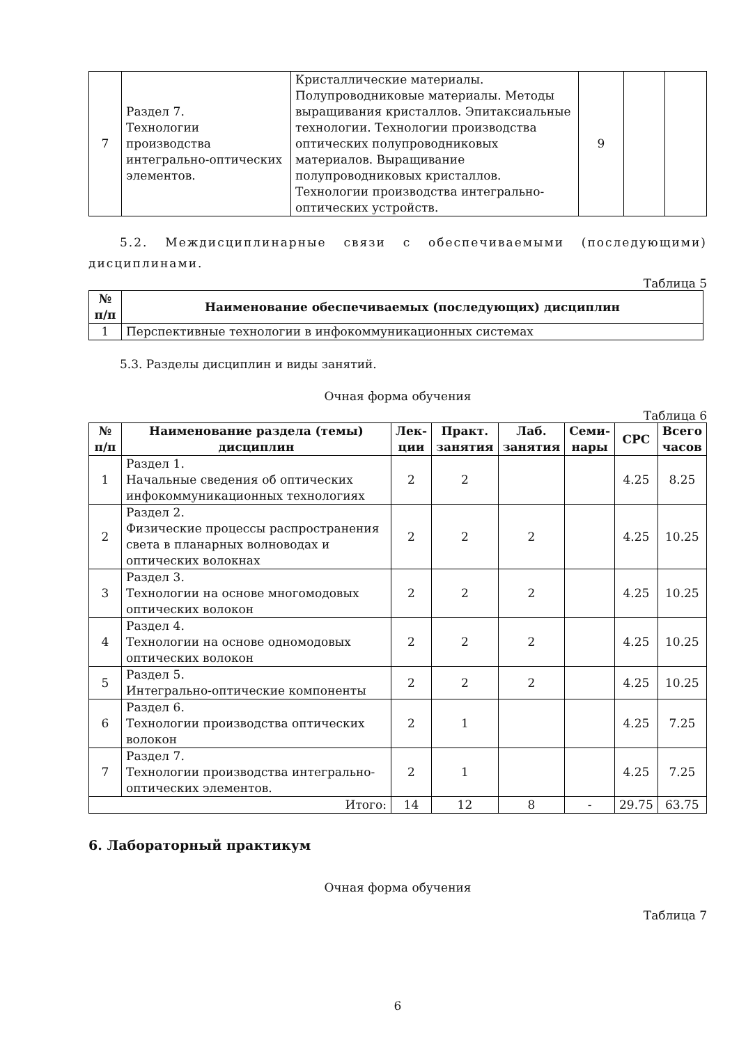| 7 | Раздел 7. Технологии производства интегрально-оптических элементов. | Кристаллические материалы. Полупроводниковые материалы. Методы выращивания кристаллов. Эпитаксиальные технологии. Технологии производства оптических полупроводниковых материалов. Выращивание полупроводниковых кристаллов. Технологии производства интегрально-оптических устройств. | 9 | | |
5.2. Междисциплинарные связи с обеспечиваемыми (последующими) дисциплинами.
Таблица 5
| № п/п | Наименование обеспечиваемых (последующих) дисциплин |
| --- | --- |
| 1 | Перспективные технологии в инфокоммуникационных системах |
5.3. Разделы дисциплин и виды занятий.
Очная форма обучения
Таблица 6
| № п/п | Наименование раздела (темы) дисциплин | Лек- ции | Практ. занятия | Лаб. занятия | Семи- нары | СРС | Всего часов |
| --- | --- | --- | --- | --- | --- | --- | --- |
| 1 | Раздел 1. Начальные сведения об оптических инфокоммуникационных технологиях | 2 | 2 | | | 4.25 | 8.25 |
| 2 | Раздел 2. Физические процессы распространения света в планарных волноводах и оптических волокнах | 2 | 2 | 2 | | 4.25 | 10.25 |
| 3 | Раздел 3. Технологии на основе многомодовых оптических волокон | 2 | 2 | 2 | | 4.25 | 10.25 |
| 4 | Раздел 4. Технологии на основе одномодовых оптических волокон | 2 | 2 | 2 | | 4.25 | 10.25 |
| 5 | Раздел 5. Интегрально-оптические компоненты | 2 | 2 | 2 | | 4.25 | 10.25 |
| 6 | Раздел 6. Технологии производства оптических волокон | 2 | 1 | | | 4.25 | 7.25 |
| 7 | Раздел 7. Технологии производства интегрально-оптических элементов. | 2 | 1 | | | 4.25 | 7.25 |
| Итого: | | 14 | 12 | 8 | - | 29.75 | 63.75 |
6. Лабораторный практикум
Очная форма обучения
Таблица 7
6